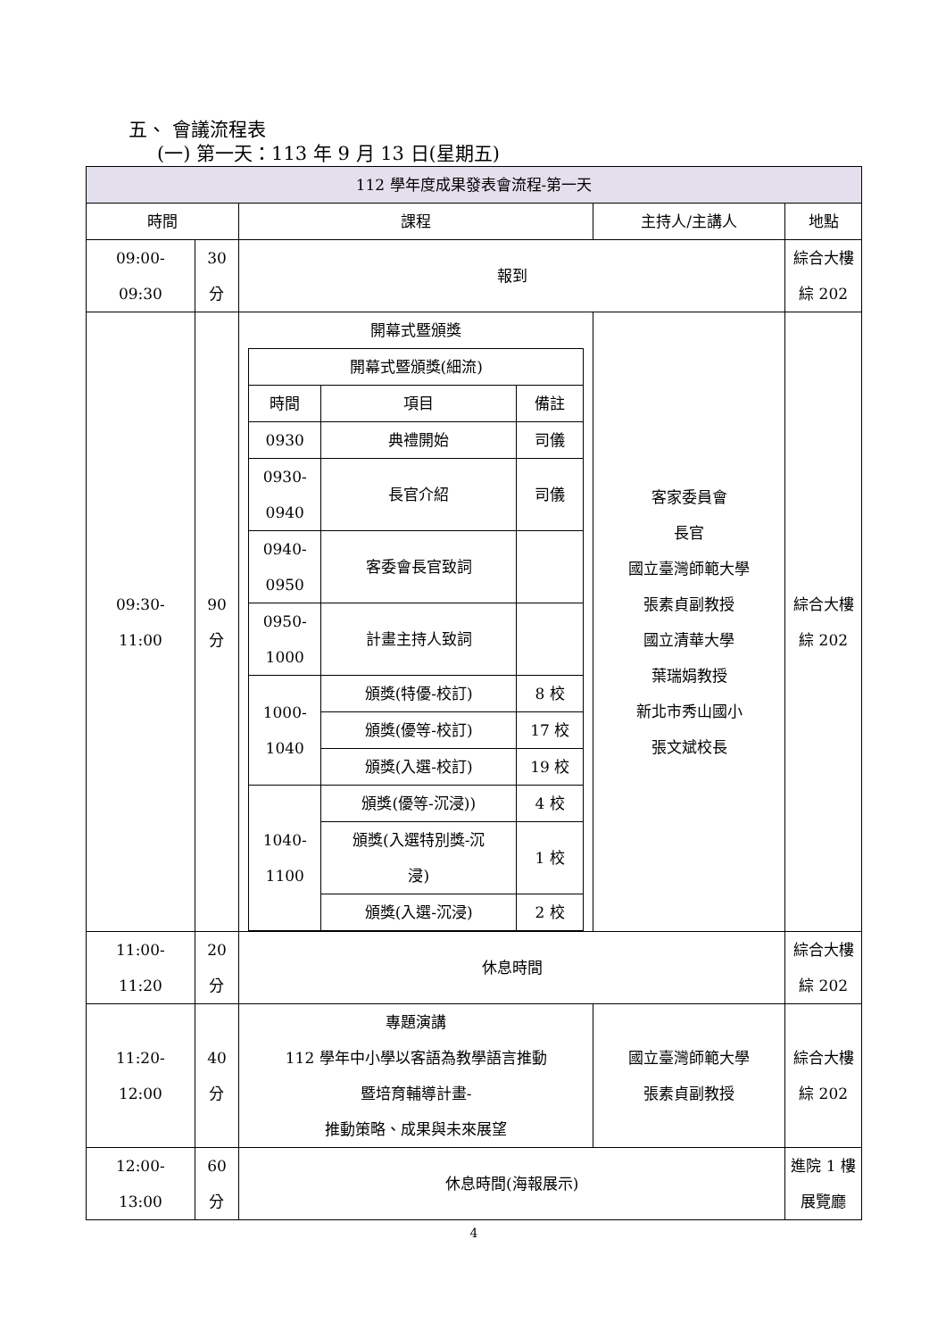五、 會議流程表
(一) 第一天：113 年 9 月 13 日(星期五)
| 112 學年度成果發表會流程-第一天 | | | | |
| 時間 | | 課程 | 主持人/主講人 | 地點 |
| 09:00- 09:30 | 30 分 | 報到 | | 綜合大樓 綜 202 |
| 09:30- 11:00 | 90 分 | 開幕式暨頒獎 / 開幕式暨頒獎(細流) / / / / 時間 / 項目 / 備註 / / 0930 / 典禮開始 / 司儀 / / 0930- 0940 / 長官介紹 / 司儀 / / 0940- 0950 / 客委會長官致詞 / / / 0950- 1000 / 計畫主持人致詞 / / / 1000- 1040 / 頒獎(特優-校訂) / 8 校 / / / 頒獎(優等-校訂) / 17 校 / / / 頒獎(入選-校訂) / 19 校 / / 1040- 1100 / 頒獎(優等-沉浸)) / 4 校 / / / 頒獎(入選特別獎-沉 浸) / 1 校 / / / 頒獎(入選-沉浸) / 2 校 / | 客家委員會 長官 國立臺灣師範大學 張素貞副教授 國立清華大學 葉瑞娟教授 新北市秀山國小 張文斌校長 | 綜合大樓 綜 202 |
| 11:00- 11:20 | 20 分 | 休息時間 | | 綜合大樓 綜 202 |
| 11:20- 12:00 | 40 分 | 專題演講 112 學年中小學以客語為教學語言推動 暨培育輔導計畫- 推動策略、成果與未來展望 | 國立臺灣師範大學 張素貞副教授 | 綜合大樓 綜 202 |
| 12:00- 13:00 | 60 分 | 休息時間(海報展示) | | 進院 1 樓 展覽廳 |
4